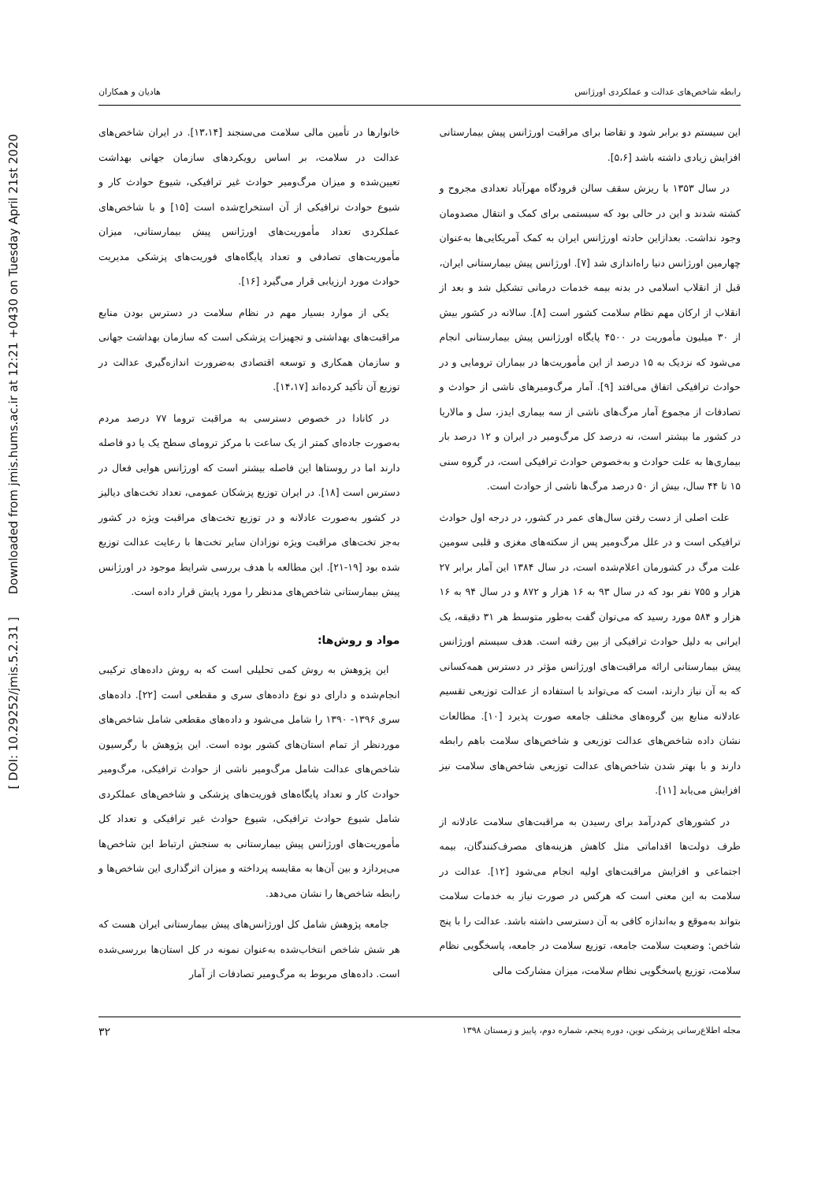[ DOI: 10.29252/jmis.5.2.31 ] Downloaded from jmis.hums.ac.ir at 12:21 +0430 on Tuesday April 21st 2020
رابطه شاخص‌های عدالت و عملکردی اورژانس هادیان و همکاران
این سیستم دو برابر شود و تقاضا برای مراقبت اورژانس پیش بیمارستانی افزایش زیادی داشته باشد [۵،۶].
در سال ۱۳۵۳ با ریزش سقف سالن فرودگاه مهرآباد تعدادی مجروح و کشته شدند و این در حالی بود که سیستمی برای کمک و انتقال مصدومان وجود نداشت. بعدازاین حادثه اورژانس ایران به کمک آمریکایی‌ها به‌عنوان چهارمین اورژانس دنیا راه‌اندازی شد [۷]. اورژانس پیش بیمارستانی ایران، قبل از انقلاب اسلامی در بدنه بیمه خدمات درمانی تشکیل شد و بعد از انقلاب از ارکان مهم نظام سلامت کشور است [۸]. سالانه در کشور بیش از ۳۰ میلیون مأموریت در ۴۵۰۰ پایگاه اورژانس پیش بیمارستانی انجام می‌شود که نزدیک به ۱۵ درصد از این مأموریت‌ها در بیماران ترومایی و در حوادث ترافیکی اتفاق می‌افتد [۹]. آمار مرگ‌ومیرهای ناشی از حوادث و تصادفات از مجموع آمار مرگ‌های ناشی از سه بیماری ایدز، سل و مالاریا در کشور ما بیشتر است، نه درصد کل مرگ‌ومیر در ایران و ۱۲ درصد بار بیماری‌ها به علت حوادث و به‌خصوص حوادث ترافیکی است، در گروه سنی ۱۵ تا ۴۴ سال، بیش از ۵۰ درصد مرگ‌ها ناشی از حوادث است.
علت اصلی از دست رفتن سال‌های عمر در کشور، در درجه اول حوادث ترافیکی است و در علل مرگ‌ومیر پس از سکته‌های مغزی و قلبی سومین علت مرگ در کشورمان اعلام‌شده است، در سال ۱۳۸۴ این آمار برابر ۲۷ هزار و ۷۵۵ نفر بود که در سال ۹۳ به ۱۶ هزار و ۸۷۲ و در سال ۹۴ به ۱۶ هزار و ۵۸۴ مورد رسید که می‌توان گفت به‌طور متوسط هر ۳۱ دقیقه، یک ایرانی به دلیل حوادث ترافیکی از بین رفته است. هدف سیستم اورژانس پیش بیمارستانی ارائه مراقبت‌های اورژانس مؤثر در دسترس همه‌کسانی که به آن نیاز دارند، است که می‌تواند با استفاده از عدالت توزیعی تقسیم عادلانه منابع بین گروه‌های مختلف جامعه صورت پذیرد [۱۰]. مطالعات نشان داده شاخص‌های عدالت توزیعی و شاخص‌های سلامت باهم رابطه دارند و با بهتر شدن شاخص‌های عدالت توزیعی شاخص‌های سلامت نیز افزایش می‌یابد [۱۱].
در کشورهای کم‌درآمد برای رسیدن به مراقبت‌های سلامت عادلانه از طرف دولت‌ها اقداماتی مثل کاهش هزینه‌های مصرف‌کنندگان، بیمه اجتماعی و افزایش مراقبت‌های اولیه انجام می‌شود [۱۲]. عدالت در سلامت به این معنی است که هرکس در صورت نیاز به خدمات سلامت بتواند به‌موقع و به‌اندازه کافی به آن دسترسی داشته باشد. عدالت را با پنج شاخص: وضعیت سلامت جامعه، توزیع سلامت در جامعه، پاسخگویی نظام سلامت، توزیع پاسخگویی نظام سلامت، میزان مشارکت مالی
خانوارها در تأمین مالی سلامت می‌سنجند [۱۳،۱۴]. در ایران شاخص‌های عدالت در سلامت، بر اساس رویکردهای سازمان جهانی بهداشت تعیین‌شده و میزان مرگ‌ومیر حوادث غیر ترافیکی، شیوع حوادث کار و شیوع حوادث ترافیکی از آن استخراج‌شده است [۱۵] و با شاخص‌های عملکردی تعداد مأموریت‌های اورژانس پیش بیمارستانی، میزان مأموریت‌های تصادفی و تعداد پایگاه‌های فوریت‌های پزشکی مدیریت حوادث مورد ارزیابی قرار می‌گیرد [۱۶].
یکی از موارد بسیار مهم در نظام سلامت در دسترس بودن منابع مراقبت‌های بهداشتی و تجهیزات پزشکی است که سازمان بهداشت جهانی و سازمان همکاری و توسعه اقتصادی به‌ضرورت اندازه‌گیری عدالت در توزیع آن تأکید کرده‌اند [۱۴،۱۷].
در کانادا در خصوص دسترسی به مراقبت تروما ۷۷ درصد مردم به‌صورت جاده‌ای کمتر از یک ساعت با مرکز ترومای سطح یک یا دو فاصله دارند اما در روستاها این فاصله بیشتر است که اورژانس هوایی فعال در دسترس است [۱۸]. در ایران توزیع پزشکان عمومی، تعداد تخت‌های دیالیز در کشور به‌صورت عادلانه و در توزیع تخت‌های مراقبت ویژه در کشور به‌جز تخت‌های مراقبت ویژه نوزادان سایر تخت‌ها با رعایت عدالت توزیع شده بود [۱۹-۲۱]. این مطالعه با هدف بررسی شرایط موجود در اورژانس پیش بیمارستانی شاخص‌های مدنظر را مورد پایش قرار داده است.
مواد و روش‌ها:
این پژوهش به روش کمی تحلیلی است که به روش داده‌های ترکیبی انجام‌شده و دارای دو نوع داده‌های سری و مقطعی است [۲۲]. داده‌های سری ۱۳۹۶- ۱۳۹۰ را شامل می‌شود و داده‌های مقطعی شامل شاخص‌های موردنظر از تمام استان‌های کشور بوده است. این پژوهش با رگرسیون شاخص‌های عدالت شامل مرگ‌ومیر ناشی از حوادث ترافیکی، مرگ‌ومیر حوادث کار و تعداد پایگاه‌های فوریت‌های پزشکی و شاخص‌های عملکردی شامل شیوع حوادث ترافیکی، شیوع حوادث غیر ترافیکی و تعداد کل مأموریت‌های اورژانس پیش بیمارستانی به سنجش ارتباط این شاخص‌ها می‌پردازد و بین آن‌ها به مقایسه پرداخته و میزان اثرگذاری این شاخص‌ها و رابطه شاخص‌ها را نشان می‌دهد.
جامعه پژوهش شامل کل اورژانس‌های پیش بیمارستانی ایران هست که هر شش شاخص انتخاب‌شده به‌عنوان نمونه در کل استان‌ها بررسی‌شده است. داده‌های مربوط به مرگ‌ومیر تصادفات از آمار
مجله اطلاع‌رسانی پزشکی نوین، دوره پنجم، شماره دوم، پاییز و زمستان ۱۳۹۸ ۳۲